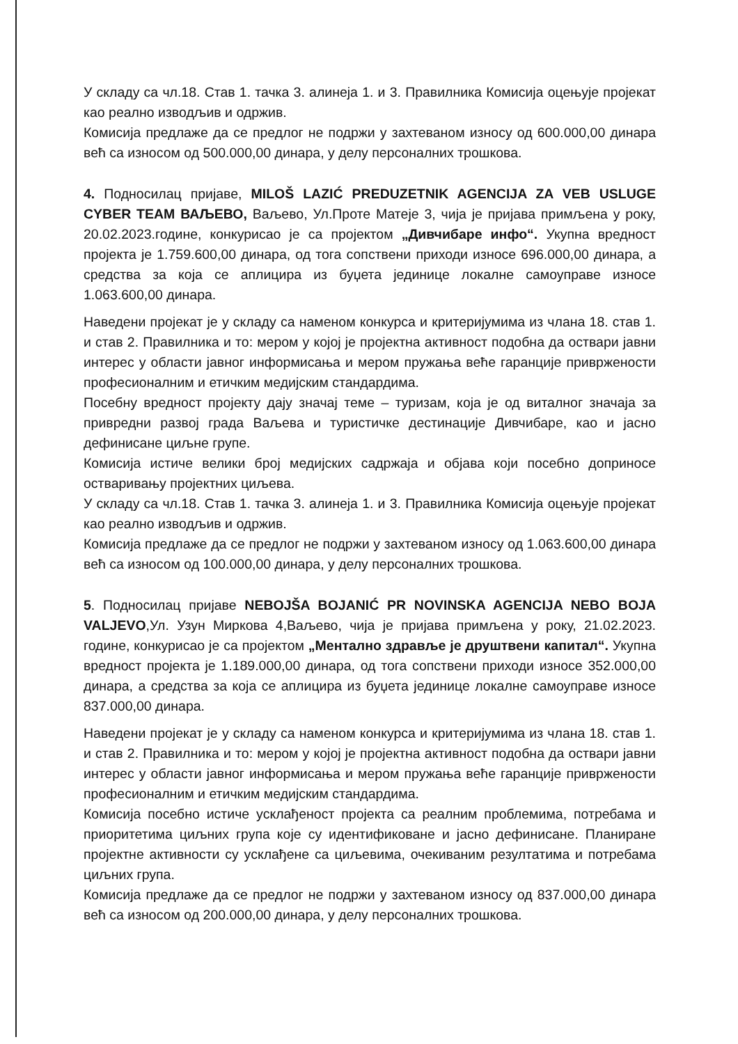У складу са чл.18. Став 1. тачка 3. алинеја 1. и 3. Правилника Комисија оцењује пројекат као реално изводљив и одржив.
Комисија предлаже да се предлог не подржи у захтеваном износу од 600.000,00 динара већ са износом од 500.000,00 динара, у делу персоналних трошкова.
4. Подносилац пријаве, MILOŠ LAZIĆ PREDUZETNIK AGENCIJA ZA VEB USLUGE CYBER TEAM ВАЉЕВО, Ваљево, Ул.Проте Матеје 3, чија је пријава примљена у року, 20.02.2023.године, конкурисао је са пројектом „Дивчибаре инфо“. Укупна вредност пројекта је 1.759.600,00 динара, од тога сопствени приходи износе 696.000,00 динара, а средства за која се аплицира из буџета јединице локалне самоуправе износе 1.063.600,00 динара.
Наведени пројекат је у складу са наменом конкурса и критеријумима из члана 18. став 1. и став 2. Правилника и то: мером у којој је пројектна активност подобна да оствари јавни интерес у области јавног информисања и мером пружања веће гаранције привржености професионалним и етичким медијским стандардима.
Посебну вредност пројекту дају значај теме – туризам, која је од виталног значаја за привредни развој града Ваљева и туристичке дестинације Дивчибаре, као и јасно дефинисане циљне групе.
Комисија истиче велики број медијских садржаја и објава који посебно доприносе остваривању пројектних циљева.
У складу са чл.18. Став 1. тачка 3. алинеја 1. и 3. Правилника Комисија оцењује пројекат као реално изводљив и одржив.
Комисија предлаже да се предлог не подржи у захтеваном износу од 1.063.600,00 динара већ са износом од 100.000,00 динара, у делу персоналних трошкова.
5. Подносилац пријаве NEBOJŠA BOJANIĆ PR NOVINSKA AGENCIJA NEBO BOJA VALJEVO,Ул. Узун Миркова 4,Ваљево, чија је пријава примљена у року, 21.02.2023. године, конкурисао је са пројектом „Ментално здравље је друштвени капитал“. Укупна вредност пројекта је 1.189.000,00 динара, од тога сопствени приходи износе 352.000,00 динара, а средства за која се аплицира из буџета јединице локалне самоуправе износе 837.000,00 динара.
Наведени пројекат је у складу са наменом конкурса и критеријумима из члана 18. став 1. и став 2. Правилника и то: мером у којој је пројектна активност подобна да оствари јавни интерес у области јавног информисања и мером пружања веће гаранције привржености професионалним и етичким медијским стандардима.
Комисија посебно истиче усклађеност пројекта са реалним проблемима, потребама и приоритетима циљних група које су идентификоване и јасно дефинисане. Планиране пројектне активности су усклађене са циљевима, очекиваним резултатима и потребама циљних група.
Комисија предлаже да се предлог не подржи у захтеваном износу од 837.000,00 динара већ са износом од 200.000,00 динара, у делу персоналних трошкова.